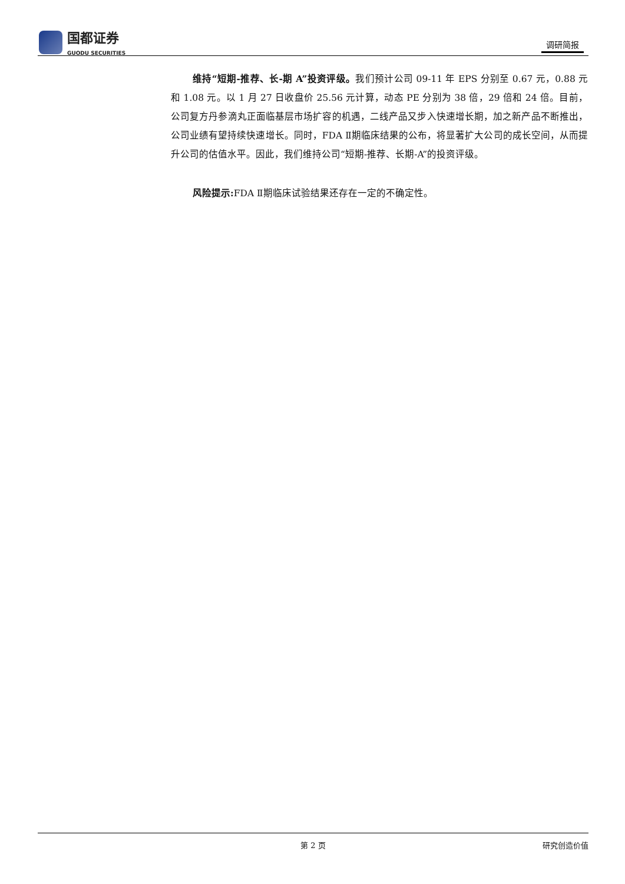国都证券
GUODU SECURITIES
调研简报
维持“短期-推荐、长-期 A”投资评级。我们预计公司 09-11 年 EPS 分别至 0.67 元，0.88 元和 1.08 元。以 1 月 27 日收盘价 25.56 元计算，动态 PE 分别为 38 倍，29 倍和 24 倍。目前，公司复方丹参滴丸正面临基层市场扩容的机遇，二线产品又步入快速增长期，加之新产品不断推出，公司业绩有望持续快速增长。同时，FDA Ⅱ期临床结果的公布，将显著扩大公司的成长空间，从而提升公司的估值水平。因此，我们维持公司“短期-推荐、长期-A”的投资评级。
风险提示: FDA Ⅱ期临床试验结果还存在一定的不确定性。
第 2 页 研究创造价值